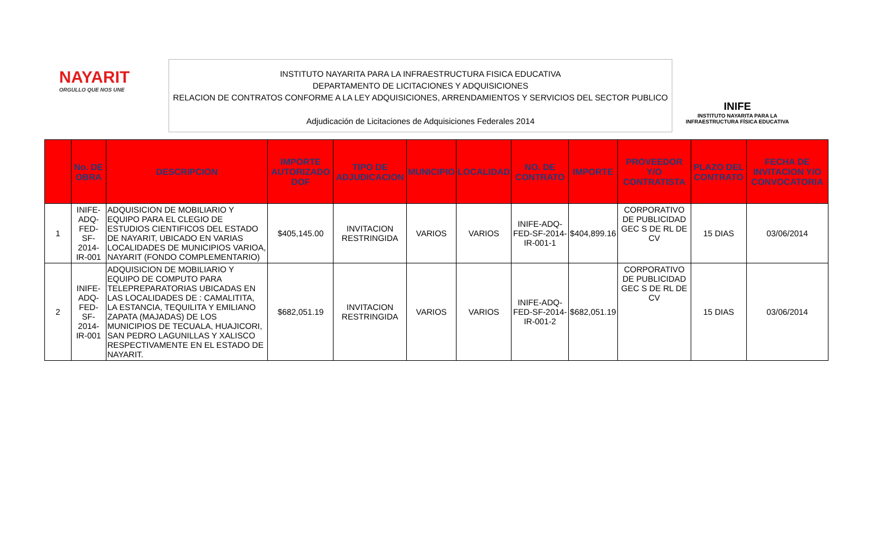NAYARIT
ORGULLO QUE NOS UNE
INSTITUTO NAYARITA PARA LA INFRAESTRUCTURA FISICA EDUCATIVA
DEPARTAMENTO DE LICITACIONES Y ADQUISICIONES
RELACION DE CONTRATOS CONFORME A LA LEY ADQUISICIONES, ARRENDAMIENTOS Y SERVICIOS DEL SECTOR PUBLICO
Adjudicación de Licitaciones de Adquisiciones Federales 2014
INIFE
INSTITUTO NAYARITA PARA LA
INFRAESTRUCTURA FÍSICA EDUCATIVA
| | No. DE OBRA | DESCRIPCION | IMPORTE AUTORIZADO DOF | TIPO DE ADJUDICACION | MUNICIPIO | LOCALIDAD | NO. DE CONTRATO | IMPORTE | PROVEEDOR Y/O CONTRATISTA | PLAZO DEL CONTRATO | FECHA DE INVITACION Y/O CONVOCATORIA |
| --- | --- | --- | --- | --- | --- | --- | --- | --- | --- | --- | --- |
| 1 | INIFE-ADQ-FED-SF-2014-IR-001 | ADQUISICION DE MOBILIARIO Y EQUIPO PARA EL CLEGIO DE ESTUDIOS CIENTIFICOS DEL ESTADO DE NAYARIT, UBICADO EN VARIAS LOCALIDADES DE MUNICIPIOS VARIOA, NAYARIT (FONDO COMPLEMENTARIO) | $405,145.00 | INVITACION RESTRINGIDA | VARIOS | VARIOS | INIFE-ADQ-FED-SF-2014-IR-001-1 | $404,899.16 | CORPORATIVO DE PUBLICIDAD GEC S DE RL DE CV | 15 DIAS | 03/06/2014 |
| 2 | INIFE-ADQ-FED-SF-2014-IR-001 | ADQUISICION DE MOBILIARIO Y EQUIPO DE COMPUTO PARA TELEPREPARATORIAS UBICADAS EN LAS LOCALIDADES DE : CAMALITITA, LA ESTANCIA, TEQUILITA Y EMILIANO ZAPATA (MAJADAS) DE LOS MUNICIPIOS DE TECUALA, HUAJICORI, SAN PEDRO LAGUNILLAS Y XALISCO RESPECTIVAMENTE EN EL ESTADO DE NAYARIT. | $682,051.19 | INVITACION RESTRINGIDA | VARIOS | VARIOS | INIFE-ADQ-FED-SF-2014-IR-001-2 | $682,051.19 | CORPORATIVO DE PUBLICIDAD GEC S DE RL DE CV | 15 DIAS | 03/06/2014 |